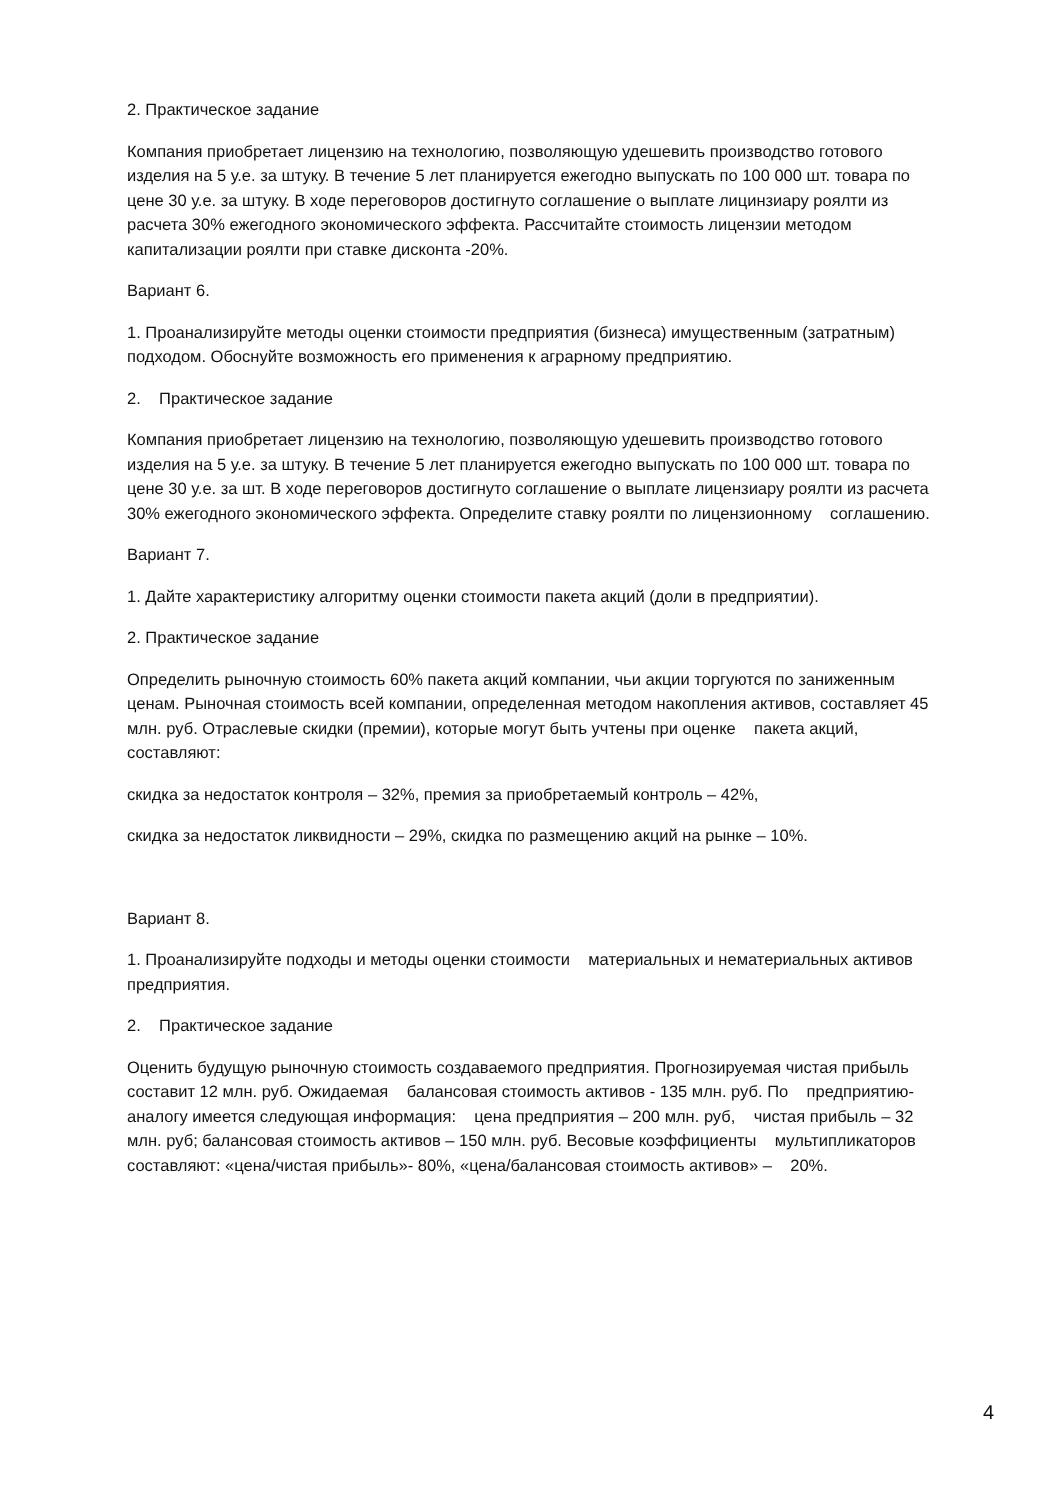2. Практическое задание
Компания приобретает лицензию на технологию, позволяющую удешевить производство готового изделия на 5 у.е. за штуку. В течение 5 лет планируется ежегодно выпускать по 100 000 шт. товара по цене 30 у.е. за штуку. В ходе переговоров достигнуто соглашение о выплате лицинзиару роялти из расчета 30% ежегодного экономического эффекта. Рассчитайте стоимость лицензии методом капитализации роялти при ставке дисконта -20%.
Вариант 6.
1. Проанализируйте методы оценки стоимости предприятия (бизнеса) имущественным (затратным) подходом. Обоснуйте возможность его применения к аграрному предприятию.
2. Практическое задание
Компания приобретает лицензию на технологию, позволяющую удешевить производство готового изделия на 5 у.е. за штуку. В течение 5 лет планируется ежегодно выпускать по 100 000 шт. товара по цене 30 у.е. за шт. В ходе переговоров достигнуто соглашение о выплате лицензиару роялти из расчета 30% ежегодного экономического эффекта. Определите ставку роялти по лицензионному соглашению.
Вариант 7.
1. Дайте характеристику алгоритму оценки стоимости пакета акций (доли в предприятии).
2. Практическое задание
Определить рыночную стоимость 60% пакета акций компании, чьи акции торгуются по заниженным ценам. Рыночная стоимость всей компании, определенная методом накопления активов, составляет 45 млн. руб. Отраслевые скидки (премии), которые могут быть учтены при оценке пакета акций, составляют:
скидка за недостаток контроля – 32%, премия за приобретаемый контроль – 42%,
скидка за недостаток ликвидности – 29%, скидка по размещению акций на рынке – 10%.
Вариант 8.
1. Проанализируйте подходы и методы оценки стоимости материальных и нематериальных активов предприятия.
2. Практическое задание
Оценить будущую рыночную стоимость создаваемого предприятия. Прогнозируемая чистая прибыль составит 12 млн. руб. Ожидаемая балансовая стоимость активов - 135 млн. руб. По предприятию-аналогу имеется следующая информация: цена предприятия – 200 млн. руб, чистая прибыль – 32 млн. руб; балансовая стоимость активов – 150 млн. руб. Весовые коэффициенты мультипликаторов составляют: «цена/чистая прибыль»- 80%, «цена/балансовая стоимость активов» – 20%.
4